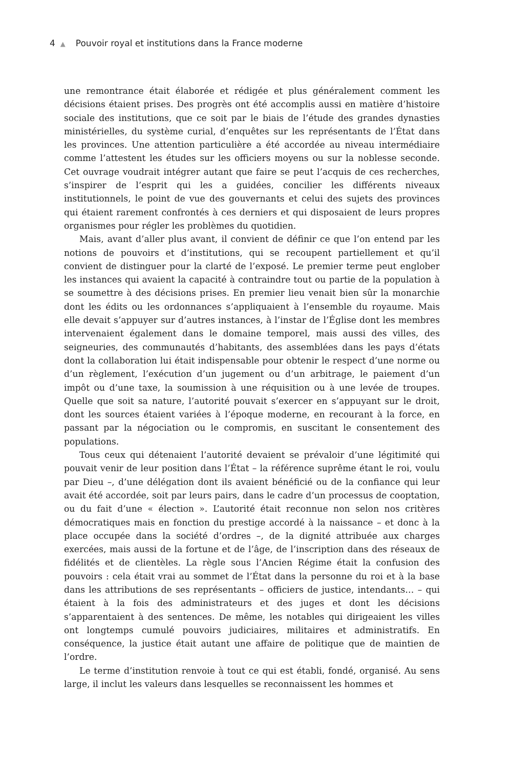4 ▲ Pouvoir royal et institutions dans la France moderne
une remontrance était élaborée et rédigée et plus généralement comment les décisions étaient prises. Des progrès ont été accomplis aussi en matière d’histoire sociale des institutions, que ce soit par le biais de l’étude des grandes dynasties ministérielles, du système curial, d’enquêtes sur les représentants de l’État dans les provinces. Une attention particulière a été accordée au niveau intermédiaire comme l’attestent les études sur les officiers moyens ou sur la noblesse seconde. Cet ouvrage voudrait intégrer autant que faire se peut l’acquis de ces recherches, s’inspirer de l’esprit qui les a guidées, concilier les différents niveaux institutionnels, le point de vue des gouvernants et celui des sujets des provinces qui étaient rarement confrontés à ces derniers et qui disposaient de leurs propres organismes pour régler les problèmes du quotidien.
Mais, avant d’aller plus avant, il convient de définir ce que l’on entend par les notions de pouvoirs et d’institutions, qui se recoupent partiellement et qu’il convient de distinguer pour la clarté de l’exposé. Le premier terme peut englober les instances qui avaient la capacité à contraindre tout ou partie de la population à se soumettre à des décisions prises. En premier lieu venait bien sûr la monarchie dont les édits ou les ordonnances s’appliquaient à l’ensemble du royaume. Mais elle devait s’appuyer sur d’autres instances, à l’instar de l’Église dont les membres intervenaient également dans le domaine temporel, mais aussi des villes, des seigneuries, des communautés d’habitants, des assemblées dans les pays d’états dont la collaboration lui était indispensable pour obtenir le respect d’une norme ou d’un règlement, l’exécution d’un jugement ou d’un arbitrage, le paiement d’un impôt ou d’une taxe, la soumission à une réquisition ou à une levée de troupes. Quelle que soit sa nature, l’autorité pouvait s’exercer en s’appuyant sur le droit, dont les sources étaient variées à l’époque moderne, en recourant à la force, en passant par la négociation ou le compromis, en suscitant le consentement des populations.
Tous ceux qui détenaient l’autorité devaient se prévaloir d’une légitimité qui pouvait venir de leur position dans l’État – la référence suprême étant le roi, voulu par Dieu –, d’une délégation dont ils avaient bénéficié ou de la confiance qui leur avait été accordée, soit par leurs pairs, dans le cadre d’un processus de cooptation, ou du fait d’une « élection ». L’autorité était reconnue non selon nos critères démocratiques mais en fonction du prestige accordé à la naissance – et donc à la place occupée dans la société d’ordres –, de la dignité attribuée aux charges exercées, mais aussi de la fortune et de l’âge, de l’inscription dans des réseaux de fidélités et de clientèles. La règle sous l’Ancien Régime était la confusion des pouvoirs : cela était vrai au sommet de l’État dans la personne du roi et à la base dans les attributions de ses représentants – officiers de justice, intendants… – qui étaient à la fois des administrateurs et des juges et dont les décisions s’apparentaient à des sentences. De même, les notables qui dirigeaient les villes ont longtemps cumulé pouvoirs judiciaires, militaires et administratifs. En conséquence, la justice était autant une affaire de politique que de maintien de l’ordre.
Le terme d’institution renvoie à tout ce qui est établi, fondé, organisé. Au sens large, il inclut les valeurs dans lesquelles se reconnaissent les hommes et